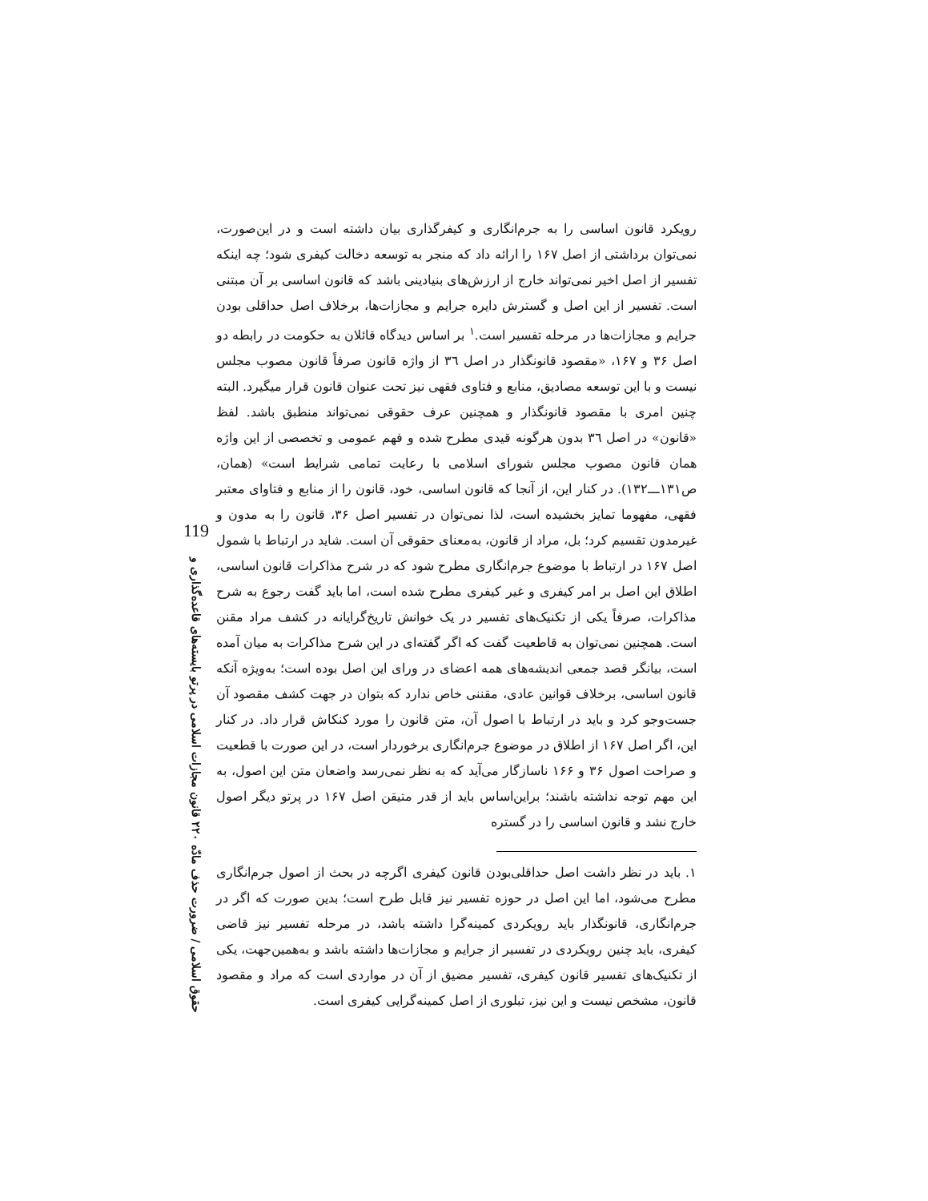119
حقوق اسلامی / ضرورت حذف مادّه ۲۲۰ قانون مجازات اسلامی در پرتو بایسته‌های قاعده‌گذاری و
رویکرد قانون اساسی را به جرم‌انگاری و کیفرگذاری بیان داشته است و در این‌صورت، نمی‌توان برداشتی از اصل ۱۶۷ را ارائه داد که منجر به توسعه دخالت کیفری شود؛ چه اینکه تفسیر از اصل اخیر نمی‌تواند خارج از ارزش‌های بنیادینی باشد که قانون اساسی بر آن مبتنی است. تفسیر از این اصل و گسترش دایره جرایم و مجازات‌ها، برخلاف اصل حداقلی بودن جرایم و مجازات‌ها در مرحله تفسیر است.<sup>۱</sup> بر اساس دیدگاه قائلان به حکومت در رابطه دو اصل ۳۶ و ۱۶۷، «مقصود قانونگذار در اصل ۳٦ از واژه قانون صرفاً قانون مصوب مجلس نیست و با این توسعه مصادیق، منابع و فتاوی فقهی نیز تحت عنوان قانون قرار میگیرد. البته چنین امری با مقصود قانونگذار و همچنین عرف حقوقی نمی‌تواند منطبق باشد. لفظ «قانون» در اصل ۳٦ بدون هرگونه قیدی مطرح شده و فهم عمومی و تخصصی از این واژه همان قانون مصوب مجلس شورای اسلامی با رعایت تمامی شرایط است» (همان، ص۱۳۱ـــ۱۳۲). در کنار این، از آنجا که قانون اساسی، خود، قانون را از منابع و فتاوای معتبر فقهی، مفهوما تمایز بخشیده است، لذا نمی‌توان در تفسیر اصل ۳۶، قانون را به مدون و غیرمدون تقسیم کرد؛ بل، مراد از قانون، به‌معنای حقوقی آن است. شاید در ارتباط با شمول اصل ۱۶۷ در ارتباط با موضوع جرم‌انگاری مطرح شود که در شرح مذاکرات قانون اساسی، اطلاق این اصل بر امر کیفری و غیر کیفری مطرح شده است، اما باید گفت رجوع به شرح مذاکرات، صرفاً یکی از تکنیک‌های تفسیر در یک خوانش تاریخ‌گرایانه در کشف مراد مقنن است. همچنین نمی‌توان به قاطعیت گفت که اگر گفته‌ای در این شرح مذاکرات به میان آمده است، بیانگر قصد جمعی اندیشه‌های همه اعضای در ورای این اصل بوده است؛ به‌ویژه آنکه قانون اساسی، برخلاف قوانین عادی، مقننی خاص ندارد که بتوان در جهت کشف مقصود آن جست‌وجو کرد و باید در ارتباط با اصول آن، متن قانون را مورد کنکاش قرار داد. در کنار این، اگر اصل ۱۶۷ از اطلاق در موضوع جرم‌انگاری برخوردار است، در این صورت با قطعیت و صراحت اصول ۳۶ و ۱۶۶ ناسازگار می‌آید که به نظر نمی‌رسد واضعان متن این اصول، به این مهم توجه نداشته باشند؛ براین‌اساس باید از قدر متیقن اصل ۱۶۷ در پرتو دیگر اصول خارج نشد و قانون اساسی را در گستره
۱. باید در نظر داشت اصل حداقلی‌بودن قانون کیفری اگرچه در بحث از اصول جرم‌انگاری مطرح می‌شود، اما این اصل در حوزه تفسیر نیز قابل طرح است؛ بدین صورت که اگر در جرم‌انگاری، قانونگذار باید رویکردی کمینه‌گرا داشته باشد، در مرحله تفسیر نیز قاضی کیفری، باید چنین رویکردی در تفسیر از جرایم و مجازات‌ها داشته باشد و به‌همین‌جهت، یکی از تکنیک‌های تفسیر قانون کیفری، تفسیر مضیق از آن در مواردی است که مراد و مقصود قانون، مشخص نیست و این نیز، تبلوری از اصل کمینه‌گرایی کیفری است.